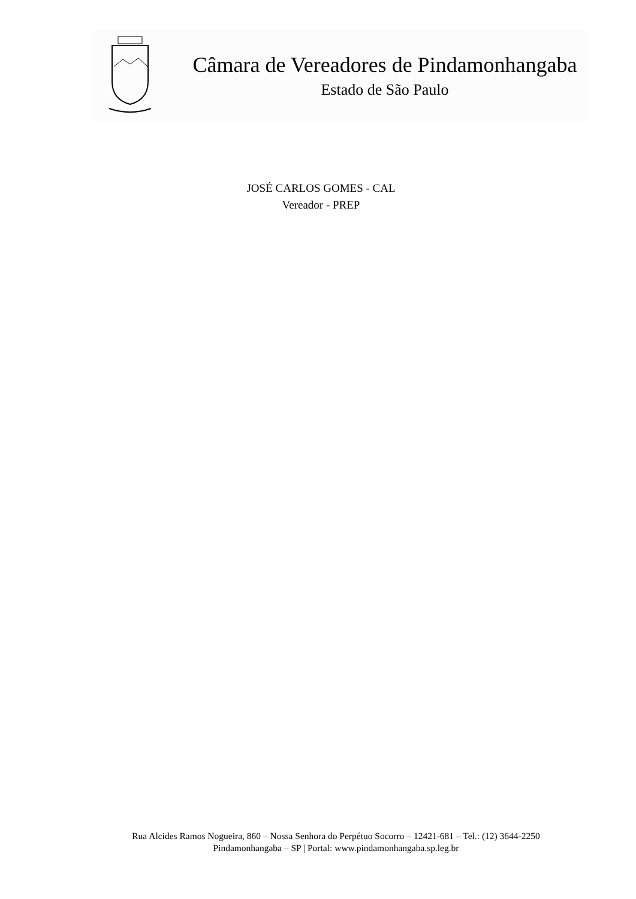Câmara de Vereadores de Pindamonhangaba
Estado de São Paulo
JOSÉ CARLOS GOMES - CAL
Vereador - PREP
Rua Alcides Ramos Nogueira, 860 – Nossa Senhora do Perpétuo Socorro – 12421-681 – Tel.: (12) 3644-2250
Pindamonhangaba – SP | Portal: www.pindamonhangaba.sp.leg.br